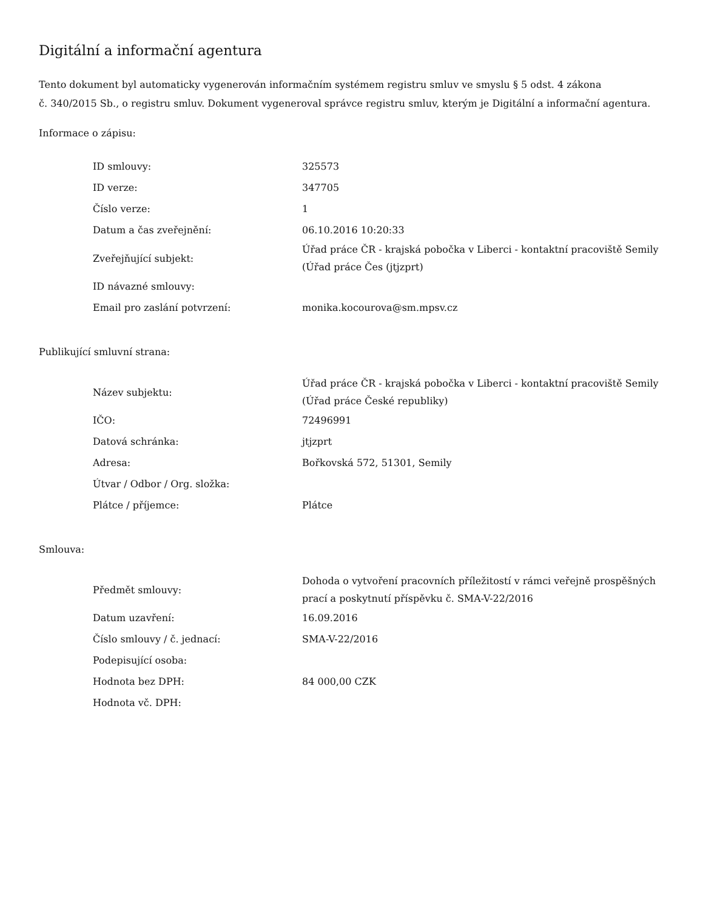Digitální a informační agentura
Tento dokument byl automaticky vygenerován informačním systémem registru smluv ve smyslu § 5 odst. 4 zákona
č. 340/2015 Sb., o registru smluv. Dokument vygeneroval správce registru smluv, kterým je Digitální a informační agentura.
Informace o zápisu:
| ID smlouvy: | 325573 |
| ID verze: | 347705 |
| Číslo verze: | 1 |
| Datum a čas zveřejnění: | 06.10.2016 10:20:33 |
| Zveřejňující subjekt: | Úřad práce ČR - krajská pobočka v Liberci - kontaktní pracoviště Semily (Úřad práce Čes (jtjzprt) |
| ID návazné smlouvy: | |
| Email pro zaslání potvrzení: | monika.kocourova@sm.mpsv.cz |
Publikující smluvní strana:
| Název subjektu: | Úřad práce ČR - krajská pobočka v Liberci - kontaktní pracoviště Semily (Úřad práce České republiky) |
| IČO: | 72496991 |
| Datová schránka: | jtjzprt |
| Adresa: | Bořkovská 572, 51301, Semily |
| Útvar / Odbor / Org. složka: | |
| Plátce / příjemce: | Plátce |
Smlouva:
| Předmět smlouvy: | Dohoda o vytvoření pracovních příležitostí v rámci veřejně prospěšných prací a poskytnutí příspěvku č. SMA-V-22/2016 |
| Datum uzavření: | 16.09.2016 |
| Číslo smlouvy / č. jednací: | SMA-V-22/2016 |
| Podepisující osoba: | |
| Hodnota bez DPH: | 84 000,00 CZK |
| Hodnota vč. DPH: | |